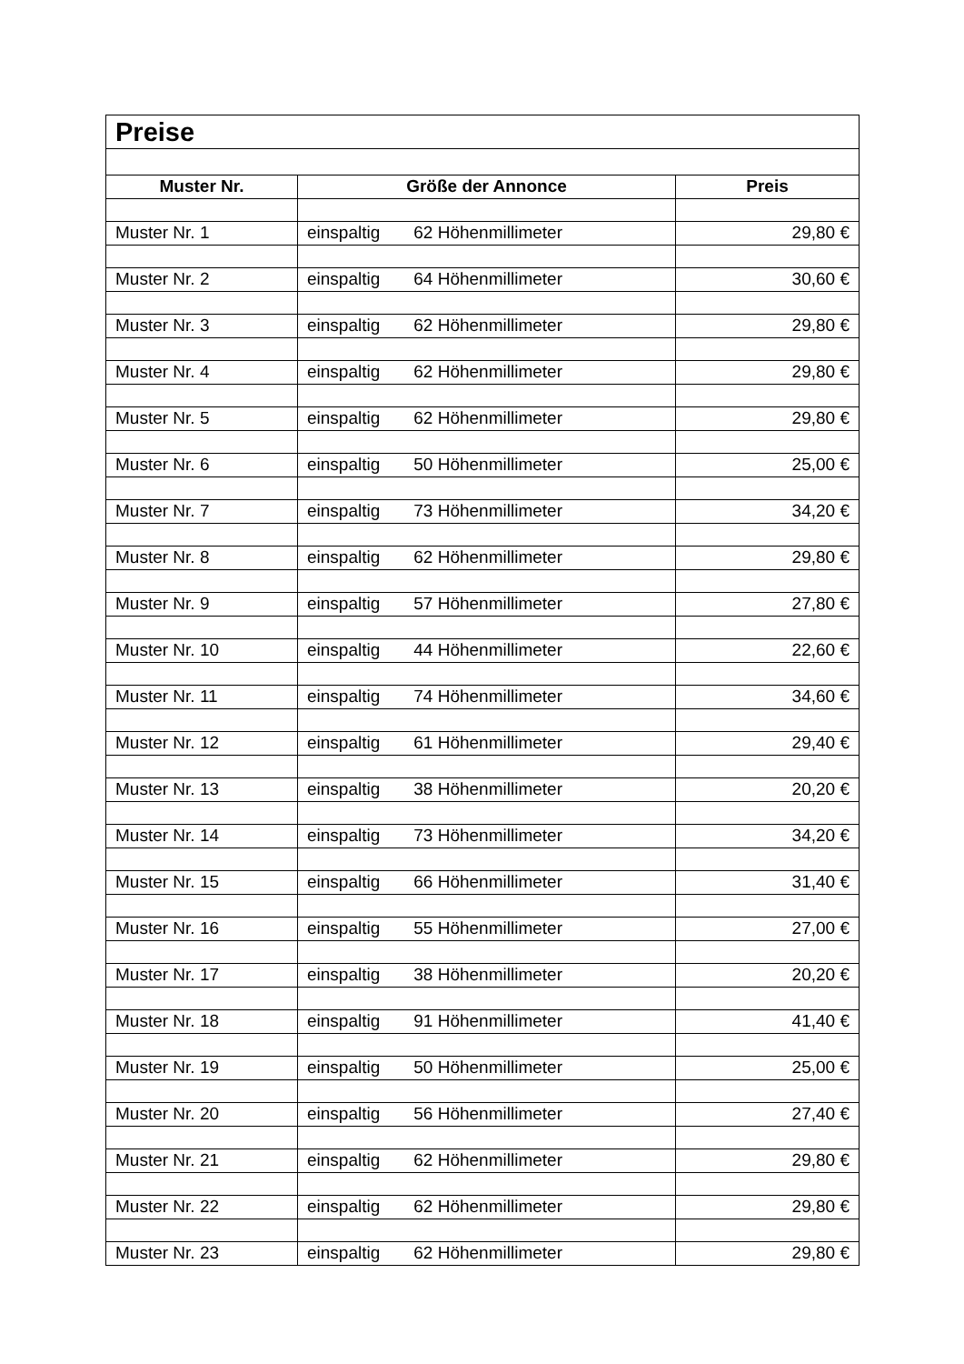| Preise | | |
| Muster Nr. | Größe der Annonce | Preis |
| Muster Nr. 1 | einspaltig 62 Höhenmillimeter | 29,80 € |
| Muster Nr. 2 | einspaltig 64 Höhenmillimeter | 30,60 € |
| Muster Nr. 3 | einspaltig 62 Höhenmillimeter | 29,80 € |
| Muster Nr. 4 | einspaltig 62 Höhenmillimeter | 29,80 € |
| Muster Nr. 5 | einspaltig 62 Höhenmillimeter | 29,80 € |
| Muster Nr. 6 | einspaltig 50 Höhenmillimeter | 25,00 € |
| Muster Nr. 7 | einspaltig 73 Höhenmillimeter | 34,20 € |
| Muster Nr. 8 | einspaltig 62 Höhenmillimeter | 29,80 € |
| Muster Nr. 9 | einspaltig 57 Höhenmillimeter | 27,80 € |
| Muster Nr. 10 | einspaltig 44 Höhenmillimeter | 22,60 € |
| Muster Nr. 11 | einspaltig 74 Höhenmillimeter | 34,60 € |
| Muster Nr. 12 | einspaltig 61 Höhenmillimeter | 29,40 € |
| Muster Nr. 13 | einspaltig 38 Höhenmillimeter | 20,20 € |
| Muster Nr. 14 | einspaltig 73 Höhenmillimeter | 34,20 € |
| Muster Nr. 15 | einspaltig 66 Höhenmillimeter | 31,40 € |
| Muster Nr. 16 | einspaltig 55 Höhenmillimeter | 27,00 € |
| Muster Nr. 17 | einspaltig 38 Höhenmillimeter | 20,20 € |
| Muster Nr. 18 | einspaltig 91 Höhenmillimeter | 41,40 € |
| Muster Nr. 19 | einspaltig 50 Höhenmillimeter | 25,00 € |
| Muster Nr. 20 | einspaltig 56 Höhenmillimeter | 27,40 € |
| Muster Nr. 21 | einspaltig 62 Höhenmillimeter | 29,80 € |
| Muster Nr. 22 | einspaltig 62 Höhenmillimeter | 29,80 € |
| Muster Nr. 23 | einspaltig 62 Höhenmillimeter | 29,80 € |